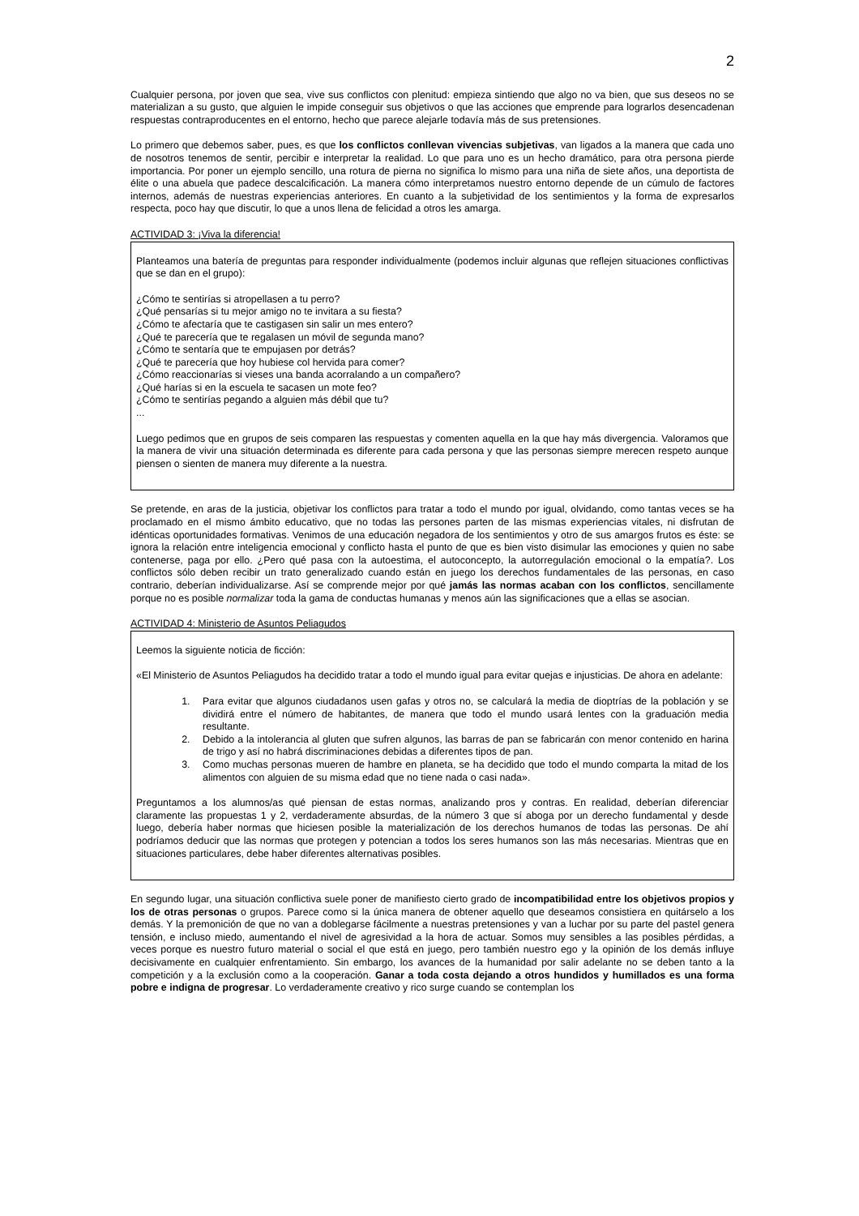2
Cualquier persona, por joven que sea, vive sus conflictos con plenitud: empieza sintiendo que algo no va bien, que sus deseos no se materializan a su gusto, que alguien le impide conseguir sus objetivos o que las acciones que emprende para lograrlos desencadenan respuestas contraproducentes en el entorno, hecho que parece alejarle todavía más de sus pretensiones.
Lo primero que debemos saber, pues, es que los conflictos conllevan vivencias subjetivas, van ligados a la manera que cada uno de nosotros tenemos de sentir, percibir e interpretar la realidad. Lo que para uno es un hecho dramático, para otra persona pierde importancia. Por poner un ejemplo sencillo, una rotura de pierna no significa lo mismo para una niña de siete años, una deportista de élite o una abuela que padece descalcificación. La manera cómo interpretamos nuestro entorno depende de un cúmulo de factores internos, además de nuestras experiencias anteriores. En cuanto a la subjetividad de los sentimientos y la forma de expresarlos respecta, poco hay que discutir, lo que a unos llena de felicidad a otros les amarga.
ACTIVIDAD 3: ¡Viva la diferencia!
Planteamos una batería de preguntas para responder individualmente (podemos incluir algunas que reflejen situaciones conflictivas que se dan en el grupo):
¿Cómo te sentirías si atropellasen a tu perro?
¿Qué pensarías si tu mejor amigo no te invitara a su fiesta?
¿Cómo te afectaría que te castigasen sin salir un mes entero?
¿Qué te parecería que te regalasen un móvil de segunda mano?
¿Cómo te sentaría que te empujasen por detrás?
¿Qué te parecería que hoy hubiese col hervida para comer?
¿Cómo reaccionarías si vieses una banda acorralando a un compañero?
¿Qué harías si en la escuela te sacasen un mote feo?
¿Cómo te sentirías pegando a alguien más débil que tu?
...
Luego pedimos que en grupos de seis comparen las respuestas y comenten aquella en la que hay más divergencia. Valoramos que la manera de vivir una situación determinada es diferente para cada persona y que las personas siempre merecen respeto aunque piensen o sienten de manera muy diferente a la nuestra.
Se pretende, en aras de la justicia, objetivar los conflictos para tratar a todo el mundo por igual, olvidando, como tantas veces se ha proclamado en el mismo ámbito educativo, que no todas las persones parten de las mismas experiencias vitales, ni disfrutan de idénticas oportunidades formativas. Venimos de una educación negadora de los sentimientos y otro de sus amargos frutos es éste: se ignora la relación entre inteligencia emocional y conflicto hasta el punto de que es bien visto disimular las emociones y quien no sabe contenerse, paga por ello. ¿Pero qué pasa con la autoestima, el autoconcepto, la autorregulación emocional o la empatía?. Los conflictos sólo deben recibir un trato generalizado cuando están en juego los derechos fundamentales de las personas, en caso contrario, deberían individualizarse. Así se comprende mejor por qué jamás las normas acaban con los conflictos, sencillamente porque no es posible normalizar toda la gama de conductas humanas y menos aún las significaciones que a ellas se asocian.
ACTIVIDAD 4: Ministerio de Asuntos Peliagudos
Leemos la siguiente noticia de ficción:
«El Ministerio de Asuntos Peliagudos ha decidido tratar a todo el mundo igual para evitar quejas e injusticias. De ahora en adelante:
1. Para evitar que algunos ciudadanos usen gafas y otros no, se calculará la media de dioptrías de la población y se dividirá entre el número de habitantes, de manera que todo el mundo usará lentes con la graduación media resultante.
2. Debido a la intolerancia al gluten que sufren algunos, las barras de pan se fabricarán con menor contenido en harina de trigo y así no habrá discriminaciones debidas a diferentes tipos de pan.
3. Como muchas personas mueren de hambre en planeta, se ha decidido que todo el mundo comparta la mitad de los alimentos con alguien de su misma edad que no tiene nada o casi nada».
Preguntamos a los alumnos/as qué piensan de estas normas, analizando pros y contras. En realidad, deberían diferenciar claramente las propuestas 1 y 2, verdaderamente absurdas, de la número 3 que sí aboga por un derecho fundamental y desde luego, debería haber normas que hiciesen posible la materialización de los derechos humanos de todas las personas. De ahí podríamos deducir que las normas que protegen y potencian a todos los seres humanos son las más necesarias. Mientras que en situaciones particulares, debe haber diferentes alternativas posibles.
En segundo lugar, una situación conflictiva suele poner de manifiesto cierto grado de incompatibilidad entre los objetivos propios y los de otras personas o grupos. Parece como si la única manera de obtener aquello que deseamos consistiera en quitárselo a los demás. Y la premonición de que no van a doblegarse fácilmente a nuestras pretensiones y van a luchar por su parte del pastel genera tensión, e incluso miedo, aumentando el nivel de agresividad a la hora de actuar. Somos muy sensibles a las posibles pérdidas, a veces porque es nuestro futuro material o social el que está en juego, pero también nuestro ego y la opinión de los demás influye decisivamente en cualquier enfrentamiento. Sin embargo, los avances de la humanidad por salir adelante no se deben tanto a la competición y a la exclusión como a la cooperación. Ganar a toda costa dejando a otros hundidos y humillados es una forma pobre e indigna de progresar. Lo verdaderamente creativo y rico surge cuando se contemplan los